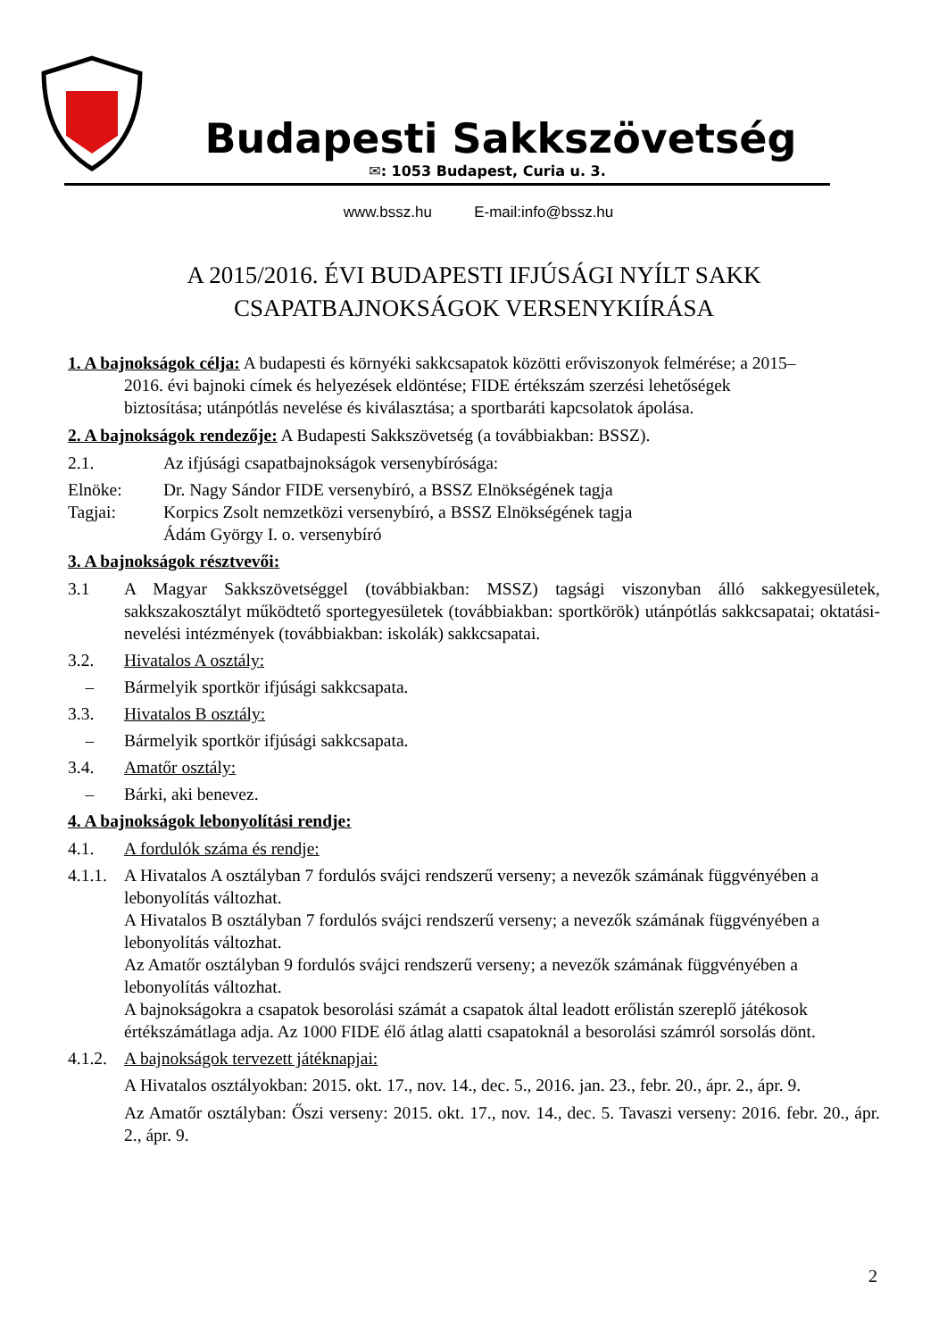Budapesti Sakkszövetség
✉: 1053 Budapest, Curia u. 3.
www.bssz.hu E-mail:info@bssz.hu
A 2015/2016. ÉVI BUDAPESTI IFJÚSÁGI NYÍLT SAKK
CSAPATBAJNOKSÁGOK VERSENYKIÍRÁSA
1. A bajnokságok célja: A budapesti és környéki sakkcsapatok közötti erőviszonyok felmérése; a 2015–
2016. évi bajnoki címek és helyezések eldöntése; FIDE értékszám szerzési lehetőségek
biztosítása; utánpótlás nevelése és kiválasztása; a sportbaráti kapcsolatok ápolása.
2. A bajnokságok rendezője: A Budapesti Sakkszövetség (a továbbiakban: BSSZ).
2.1. Az ifjúsági csapatbajnokságok versenybírósága:
Elnöke: Dr. Nagy Sándor FIDE versenybíró, a BSSZ Elnökségének tagja
Tagjai: Korpics Zsolt nemzetközi versenybíró, a BSSZ Elnökségének tagja
Ádám György I. o. versenybíró
3. A bajnokságok résztvevői:
3.1 A Magyar Sakkszövetséggel (továbbiakban: MSSZ) tagsági viszonyban álló sakkegyesületek, sakkszakosztályt működtető sportegyesületek (továbbiakban: sportkörök) utánpótlás sakkcsapatai; oktatási-nevelési intézmények (továbbiakban: iskolák) sakkcsapatai.
3.2. Hivatalos A osztály:
– Bármelyik sportkör ifjúsági sakkcsapata.
3.3. Hivatalos B osztály:
– Bármelyik sportkör ifjúsági sakkcsapata.
3.4. Amatőr osztály:
– Bárki, aki benevez.
4. A bajnokságok lebonyolítási rendje:
4.1. A fordulók száma és rendje:
4.1.1. A Hivatalos A osztályban 7 fordulós svájci rendszerű verseny; a nevezők számának függvényében a lebonyolítás változhat.
A Hivatalos B osztályban 7 fordulós svájci rendszerű verseny; a nevezők számának függvényében a lebonyolítás változhat.
Az Amatőr osztályban 9 fordulós svájci rendszerű verseny; a nevezők számának függvényében a lebonyolítás változhat.
A bajnokságokra a csapatok besorolási számát a csapatok által leadott erőlistán szereplő játékosok értékszámátlaga adja. Az 1000 FIDE élő átlag alatti csapatoknál a besorolási számról sorsolás dönt.
4.1.2. A bajnokságok tervezett játéknapjai:
A Hivatalos osztályokban: 2015. okt. 17., nov. 14., dec. 5., 2016. jan. 23., febr. 20., ápr. 2., ápr. 9.
Az Amatőr osztályban: Őszi verseny: 2015. okt. 17., nov. 14., dec. 5. Tavaszi verseny: 2016. febr. 20., ápr. 2., ápr. 9.
2